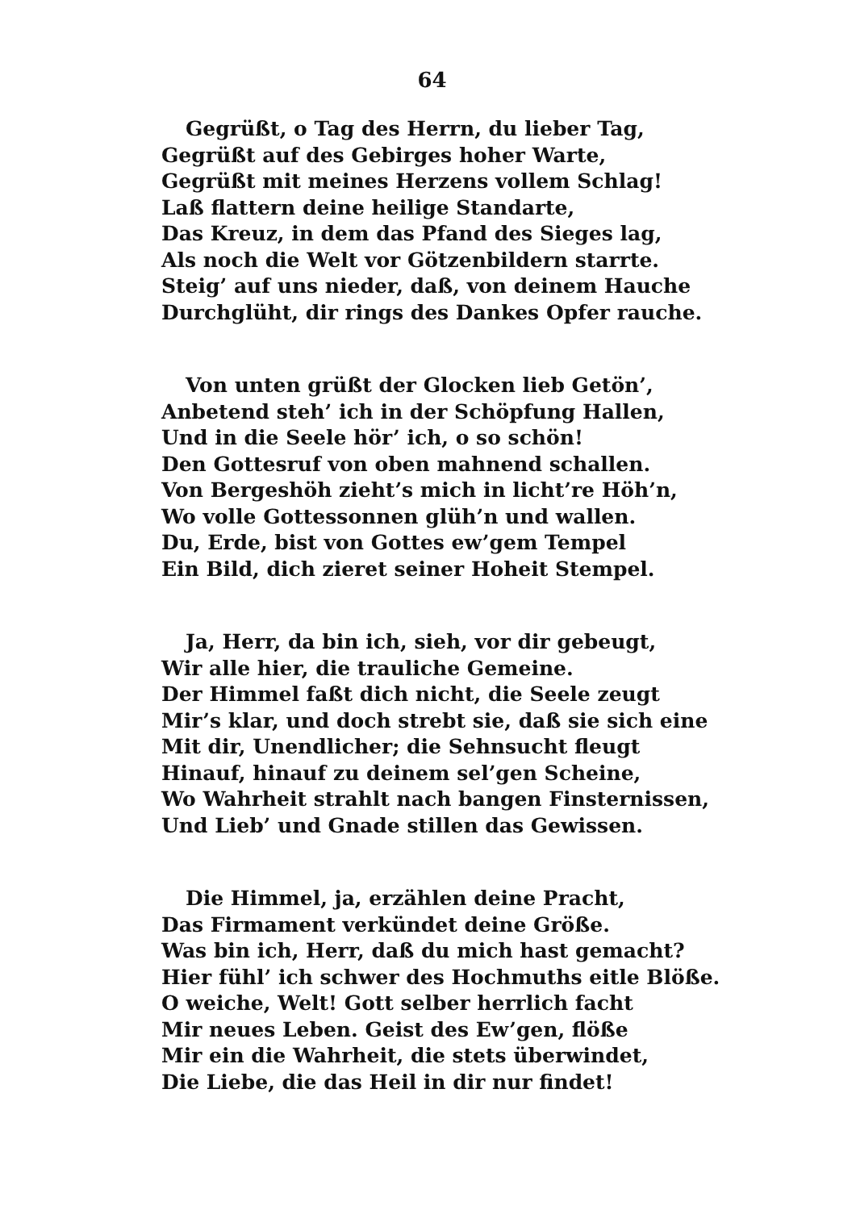64
Gegrüßt, o Tag des Herrn, du lieber Tag,
Gegrüßt auf des Gebirges hoher Warte,
Gegrüßt mit meines Herzens vollem Schlag!
Laß flattern deine heilige Standarte,
Das Kreuz, in dem das Pfand des Sieges lag,
Als noch die Welt vor Götzenbildern starrte.
Steig’ auf uns nieder, daß, von deinem Hauche
Durchglüht, dir rings des Dankes Opfer rauche.
Von unten grüßt der Glocken lieb Getön’,
Anbetend steh’ ich in der Schöpfung Hallen,
Und in die Seele hör’ ich, o so schön!
Den Gottesruf von oben mahnend schallen.
Von Bergeshöh zieht’s mich in licht’re Höh’n,
Wo volle Gottessonnen glüh’n und wallen.
Du, Erde, bist von Gottes ew’gem Tempel
Ein Bild, dich zieret seiner Hoheit Stempel.
Ja, Herr, da bin ich, sieh, vor dir gebeugt,
Wir alle hier, die trauliche Gemeine.
Der Himmel faßt dich nicht, die Seele zeugt
Mir’s klar, und doch strebt sie, daß sie sich eine
Mit dir, Unendlicher; die Sehnsucht fleugt
Hinauf, hinauf zu deinem sel’gen Scheine,
Wo Wahrheit strahlt nach bangen Finsternissen,
Und Lieb’ und Gnade stillen das Gewissen.
Die Himmel, ja, erzählen deine Pracht,
Das Firmament verkündet deine Größe.
Was bin ich, Herr, daß du mich hast gemacht?
Hier fühl’ ich schwer des Hochmuths eitle Blöße.
O weiche, Welt! Gott selber herrlich facht
Mir neues Leben. Geist des Ew’gen, flöße
Mir ein die Wahrheit, die stets überwindet,
Die Liebe, die das Heil in dir nur findet!